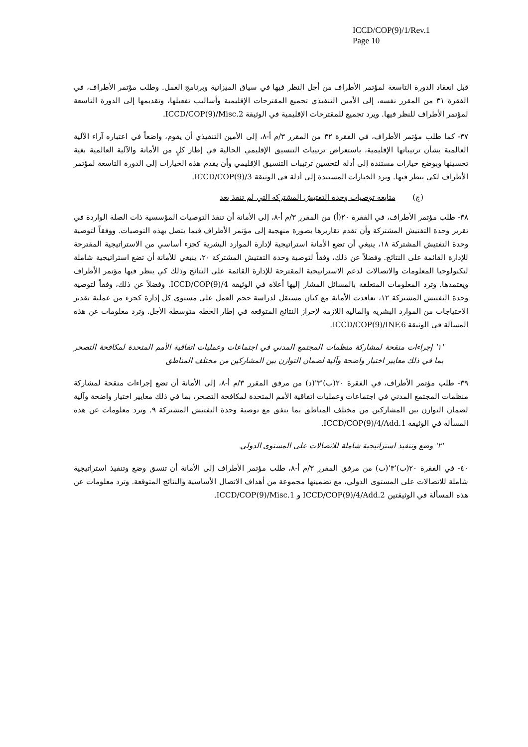ICCD/COP(9)/1/Rev.1
Page 10
قبل انعقاد الدورة التاسعة لمؤتمر الأطراف من أجل النظر فيها في سياق الميزانية وبرنامج العمل. وطلب مؤتمر الأطراف، في الفقرة ٣١ من المقرر نفسه، إلى الأمين التنفيذي تجميع المقترحات الإقليمية وأساليب تفعيلها، وتقديمها إلى الدورة التاسعة لمؤتمر الأطراف للنظر فيها. ويرد تجميع للمقترحات الإقليمية في الوثيقة ICCD/COP(9)/Misc.2.
٣٧- كما طلب مؤتمر الأطراف، في الفقرة ٣٢ من المقرر ٣/م أ-٨، إلى الأمين التنفيذي أن يقوم، واضعاً في اعتباره آراء الآلية العالمية بشأن ترتيباتها الإقليمية، باستعراض ترتيبات التنسيق الإقليمي الحالية في إطار كلٍ من الأمانة والآلية العالمية بغية تحسينها وبوضع خيارات مستندة إلى أدلة لتحسين ترتيبات التنسيق الإقليمي وأن يقدم هذه الخيارات إلى الدورة التاسعة لمؤتمر الأطراف لكي ينظر فيها. وترد الخيارات المستندة إلى أدلة في الوثيقة ICCD/COP(9)/3.
(ج) متابعة توصيات وحدة التفتيش المشتركة التي لم تنفذ بعد
٣٨- طلب مؤتمر الأطراف، في الفقرة ٢٠(أ) من المقرر ٣/م أ-٨، إلى الأمانة أن تنفذ التوصيات المؤسسية ذات الصلة الواردة في تقرير وحدة التفتيش المشتركة وأن تقدم تقاريرها بصورة منهجية إلى مؤتمر الأطراف فيما يتصل بهذه التوصيات. ووفقاً لتوصية وحدة التفتيش المشتركة ١٨، ينبغي أن تضع الأمانة استراتيجية لإدارة الموارد البشرية كجزء أساسي من الاستراتيجية المقترحة للإدارة القائمة على النتائج. وفضلاً عن ذلك، وفقاً لتوصية وحدة التفتيش المشتركة ٢٠، ينبغي للأمانة أن تضع استراتيجية شاملة لتكنولوجيا المعلومات والاتصالات لدعم الاستراتيجية المقترحة للإدارة القائمة على النتائج وذلك كي ينظر فيها مؤتمر الأطراف ويعتمدها. وترد المعلومات المتعلقة بالمسائل المشار إليها أعلاه في الوثيقة ICCD/COP(9)/4. وفضلاً عن ذلك، وفقاً لتوصية وحدة التفتيش المشتركة ١٢، تعاقدت الأمانة مع كيان مستقل لدراسة حجم العمل على مستوى كل إدارة كجزء من عملية تقدير الاحتياجات من الموارد البشرية والمالية اللازمة لإحراز النتائج المتوقعة في إطار الخطة متوسطة الأجل. وترد معلومات عن هذه المسألة في الوثيقة ICCD/COP(9)/INF.6.
'١' إجراءات منقحة لمشاركة منظمات المجتمع المدني في اجتماعات وعمليات اتفاقية الأمم المتحدة لمكافحة التصحر بما في ذلك معايير اختيار واضحة وآلية لضمان التوازن بين المشاركين من مختلف المناطق
٣٩- طلب مؤتمر الأطراف، في الفقرة ٢٠(ب)'٣'(د) من مرفق المقرر ٣/م أ-٨، إلى الأمانة أن تضع إجراءات منقحة لمشاركة منظمات المجتمع المدني في اجتماعات وعمليات اتفاقية الأمم المتحدة لمكافحة التصحر، بما في ذلك معايير اختيار واضحة وآلية لضمان التوازن بين المشاركين من مختلف المناطق بما يتفق مع توصية وحدة التفتيش المشتركة ٩. وترد معلومات عن هذه المسألة في الوثيقة ICCD/COP(9)/4/Add.1.
'٢' وضع وتنفيذ استراتيجية شاملة للاتصالات على المستوى الدولي
٤٠- في الفقرة ٢٠(ب)'٣'(ب) من مرفق المقرر ٣/م أ-٨، طلب مؤتمر الأطراف إلى الأمانة أن تنسق وضع وتنفيذ استراتيجية شاملة للاتصالات على المستوى الدولي، مع تضمينها مجموعة من أهداف الاتصال الأساسية والنتائج المتوقعة. وترد معلومات عن هذه المسألة في الوثيقتين ICCD/COP(9)/4/Add.2 و ICCD/COP(9)/Misc.1.